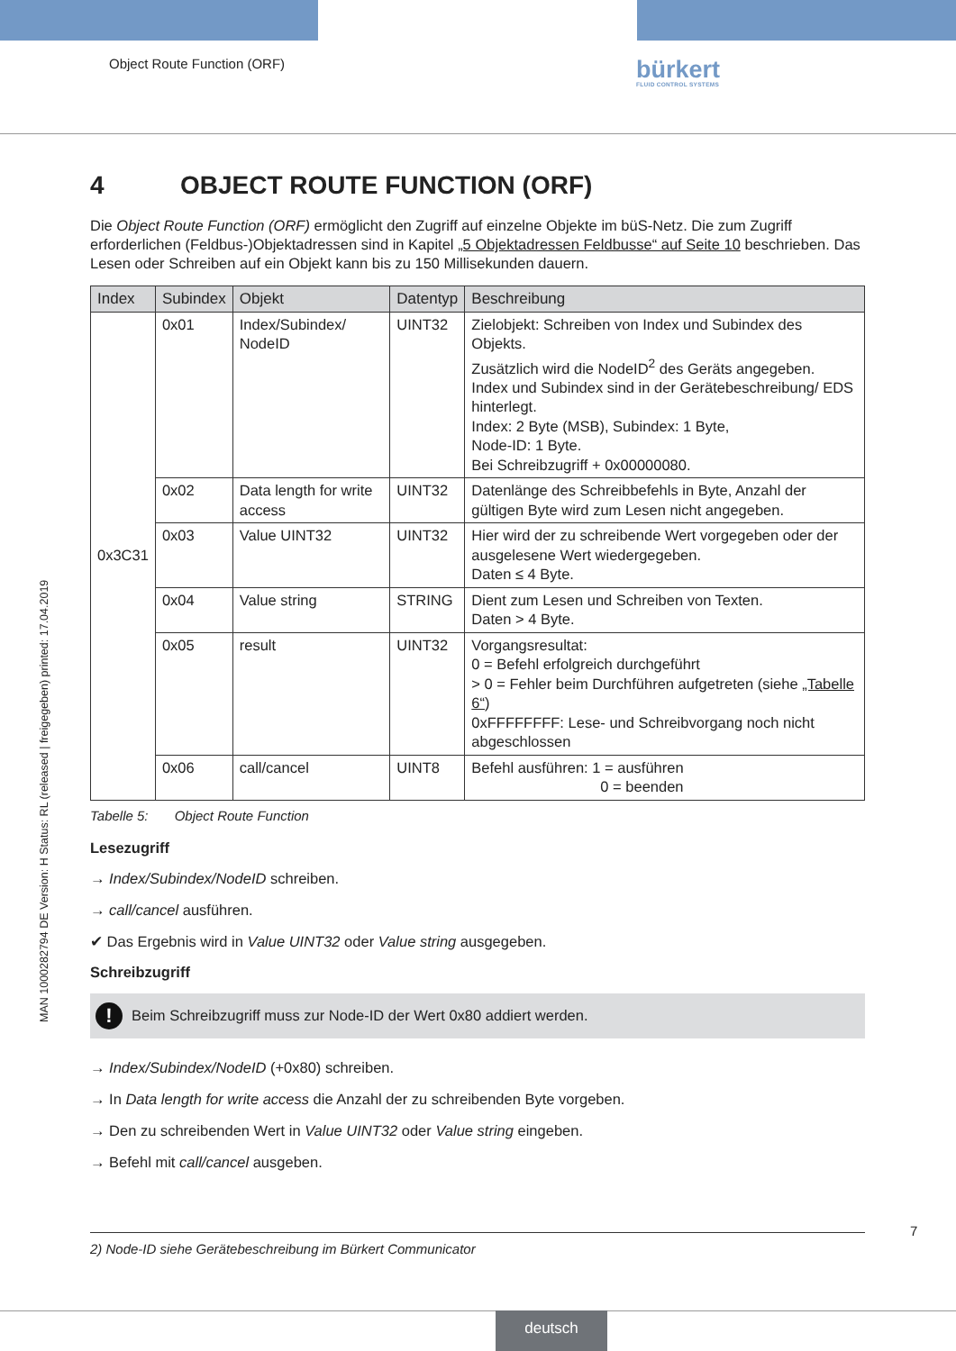Object Route Function (ORF) bürkert
FLUID CONTROL SYSTEMS
MAN 1000282794 DE Version: H Status: RL (released | freigegeben) printed: 17.04.2019
4 OBJECT ROUTE FUNCTION (ORF)
Die Object Route Function (ORF) ermöglicht den Zugriff auf einzelne Objekte im büS-Netz. Die zum Zugriff erforderlichen (Feldbus-)Objektadressen sind in Kapitel „5 Objektadressen Feldbusse“ auf Seite 10 beschrieben. Das Lesen oder Schreiben auf ein Objekt kann bis zu 150 Millisekunden dauern.
| Index | Subindex | Objekt | Datentyp | Beschreibung |
| --- | --- | --- | --- | --- |
| 0x3C31 | 0x01 | Index/Subindex/ NodeID | UINT32 | Zielobjekt: Schreiben von Index und Subindex des Objekts. Zusätzlich wird die NodeID<sup>2</sup> des Geräts angegeben. Index und Subindex sind in der Gerätebeschreibung/ EDS hinterlegt. Index: 2 Byte (MSB), Subindex: 1 Byte, Node-ID: 1 Byte. Bei Schreibzugriff + 0x00000080. |
| | 0x02 | Data length for write access | UINT32 | Datenlänge des Schreibbefehls in Byte, Anzahl der gültigen Byte wird zum Lesen nicht angegeben. |
| | 0x03 | Value UINT32 | UINT32 | Hier wird der zu schreibende Wert vorgegeben oder der ausgelesene Wert wiedergegeben. Daten ≤ 4 Byte. |
| | 0x04 | Value string | STRING | Dient zum Lesen und Schreiben von Texten. Daten > 4 Byte. |
| | 0x05 | result | UINT32 | Vorgangsresultat: 0 = Befehl erfolgreich durchgeführt > 0 = Fehler beim Durchführen aufgetreten (siehe „Tabelle 6“ ) 0xFFFFFFFF: Lese- und Schreibvorgang noch nicht abgeschlossen |
| | 0x06 | call/cancel | UINT8 | Befehl ausführen: 1 = ausführen 0 = beenden |
Tabelle 5: Object Route Function
Lesezugriff
→ Index/Subindex/NodeID schreiben.
→ call/cancel ausführen.
✔ Das Ergebnis wird in Value UINT32 oder Value string ausgegeben.
Schreibzugriff
!
Beim Schreibzugriff muss zur Node-ID der Wert 0x80 addiert werden.
→ Index/Subindex/NodeID (+0x80) schreiben.
→ In Data length for write access die Anzahl der zu schreibenden Byte vorgeben.
→ Den zu schreibenden Wert in Value UINT32 oder Value string eingeben.
→ Befehl mit call/cancel ausgeben.
7
2) Node-ID siehe Gerätebeschreibung im Bürkert Communicator
deutsch